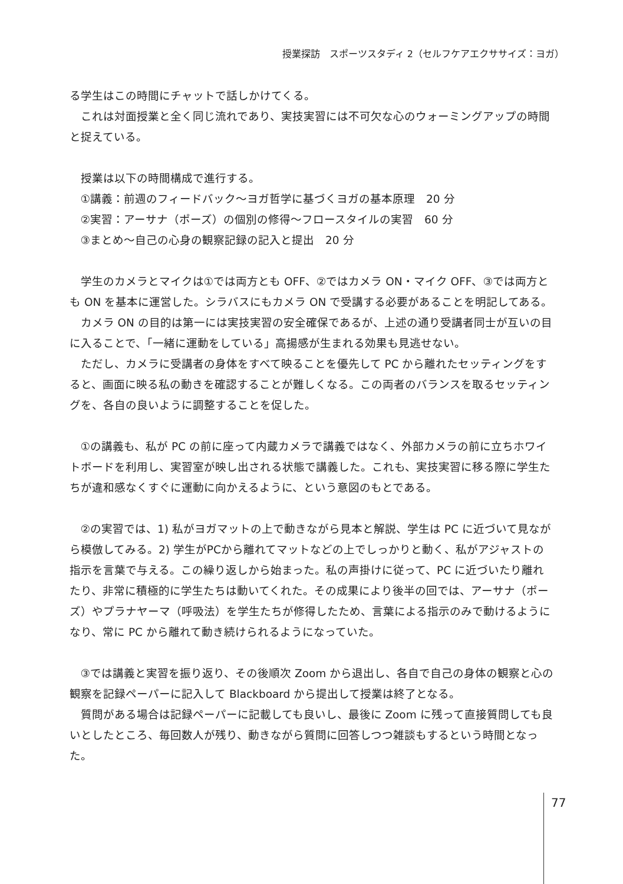授業探訪　スポーツスタディ 2（セルフケアエクササイズ：ヨガ）
る学生はこの時間にチャットで話しかけてくる。
これは対面授業と全く同じ流れであり、実技実習には不可欠な心のウォーミングアップの時間と捉えている。
授業は以下の時間構成で進行する。
①講義：前週のフィードバック〜ヨガ哲学に基づくヨガの基本原理　20 分
②実習：アーサナ（ポーズ）の個別の修得〜フロースタイルの実習　60 分
③まとめ〜自己の心身の観察記録の記入と提出　20 分
学生のカメラとマイクは①では両方とも OFF、②ではカメラ ON・マイク OFF、③では両方とも ON を基本に運営した。シラバスにもカメラ ON で受講する必要があることを明記してある。
カメラ ON の目的は第一には実技実習の安全確保であるが、上述の通り受講者同士が互いの目に入ることで、「一緒に運動をしている」高揚感が生まれる効果も見逃せない。
ただし、カメラに受講者の身体をすべて映ることを優先して PC から離れたセッティングをすると、画面に映る私の動きを確認することが難しくなる。この両者のバランスを取るセッティングを、各自の良いように調整することを促した。
①の講義も、私が PC の前に座って内蔵カメラで講義ではなく、外部カメラの前に立ちホワイトボードを利用し、実習室が映し出される状態で講義した。これも、実技実習に移る際に学生たちが違和感なくすぐに運動に向かえるように、という意図のもとである。
②の実習では、1) 私がヨガマットの上で動きながら見本と解説、学生は PC に近づいて見ながら模倣してみる。2) 学生がPCから離れてマットなどの上でしっかりと動く、私がアジャストの指示を言葉で与える。この繰り返しから始まった。私の声掛けに従って、PC に近づいたり離れたり、非常に積極的に学生たちは動いてくれた。その成果により後半の回では、アーサナ（ポーズ）やプラナヤーマ（呼吸法）を学生たちが修得したため、言葉による指示のみで動けるようになり、常に PC から離れて動き続けられるようになっていた。
③では講義と実習を振り返り、その後順次 Zoom から退出し、各自で自己の身体の観察と心の観察を記録ペーパーに記入して Blackboard から提出して授業は終了となる。
質問がある場合は記録ペーパーに記載しても良いし、最後に Zoom に残って直接質問しても良いとしたところ、毎回数人が残り、動きながら質問に回答しつつ雑談もするという時間となった。
77